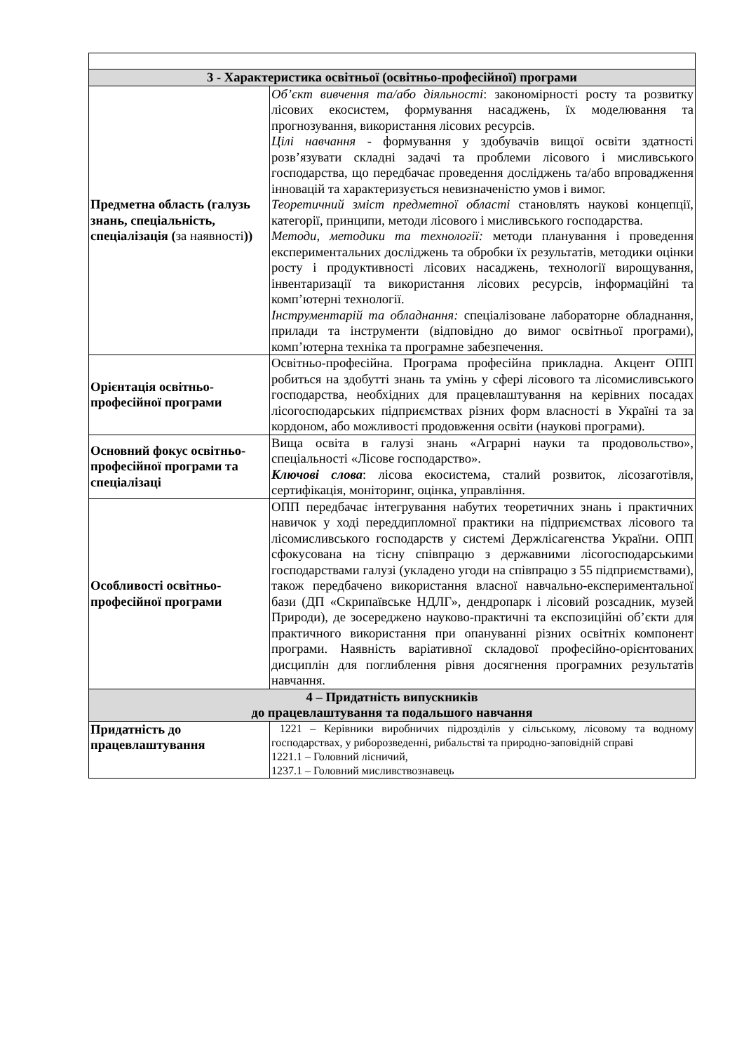| 3 - Характеристика освітньої (освітньо-професійної) програми | |
| --- | --- |
| Предметна область (галузь знань, спеціальність, спеціалізація ( за наявності )) | Об’єкт вивчення та/або діяльності : закономірності росту та розвитку лісових екосистем, формування насаджень, їх моделювання та прогнозування, використання лісових ресурсів. Цілі навчання - формування у здобувачів вищої освіти здатності розв’язувати складні задачі та проблеми лісового і мисливського господарства, що передбачає проведення досліджень та/або впровадження інновацій та характеризується невизначеністю умов і вимог. Теоретичний зміст предметної області становлять наукові концепції, категорії, принципи, методи лісового і мисливського господарства. Методи, методики та технології: методи планування і проведення експериментальних досліджень та обробки їх результатів, методики оцінки росту і продуктивності лісових насаджень, технології вирощування, інвентаризації та використання лісових ресурсів, інформаційні та комп’ютерні технології. Інструментарій та обладнання: спеціалізоване лабораторне обладнання, прилади та інструменти (відповідно до вимог освітньої програми), комп’ютерна техніка та програмне забезпечення. |
| Орієнтація освітньо-професійної програми | Освітньо-професійна. Програма професійна прикладна. Акцент ОПП робиться на здобутті знань та умінь у сфері лісового та лісомисливського господарства, необхідних для працевлаштування на керівних посадах лісогосподарських підприємствах різних форм власності в Україні та за кордоном, або можливості продовження освіти (наукові програми). |
| Основний фокус освітньо-професійної програми та спеціалізаці | Вища освіта в галузі знань «Аграрні науки та продовольство», спеціальності «Лісове господарство». Ключові слова : лісова екосистема, сталий розвиток, лісозаготівля, сертифікація, моніторинг, оцінка, управління. |
| Особливості освітньо-професійної програми | ОПП передбачає інтегрування набутих теоретичних знань і практичних навичок у ході переддипломної практики на підприємствах лісового та лісомисливського господарств у системі Держлісагенства України. ОПП сфокусована на тісну співпрацю з державними лісогосподарськими господарствами галузі (укладено угоди на співпрацю з 55 підприємствами), також передбачено використання власної навчально-експериментальної бази (ДП «Скрипаївське НДЛГ», дендропарк і лісовий розсадник, музей Природи), де зосереджено науково-практичні та експозиційні об’єкти для практичного використання при опануванні різних освітніх компонент програми. Наявність варіативної складової професійно-орієнтованих дисциплін для поглиблення рівня досягнення програмних результатів навчання. |
| 4 – Придатність випускників до працевлаштування та подальшого навчання | |
| Придатність до працевлаштування | 1221 – Керівники виробничих підрозділів у сільському, лісовому та водному господарствах, у риборозведенні, рибальстві та природно-заповідній справі 1221.1 – Головний лісничий, 1237.1 – Головний мисливствознавець |